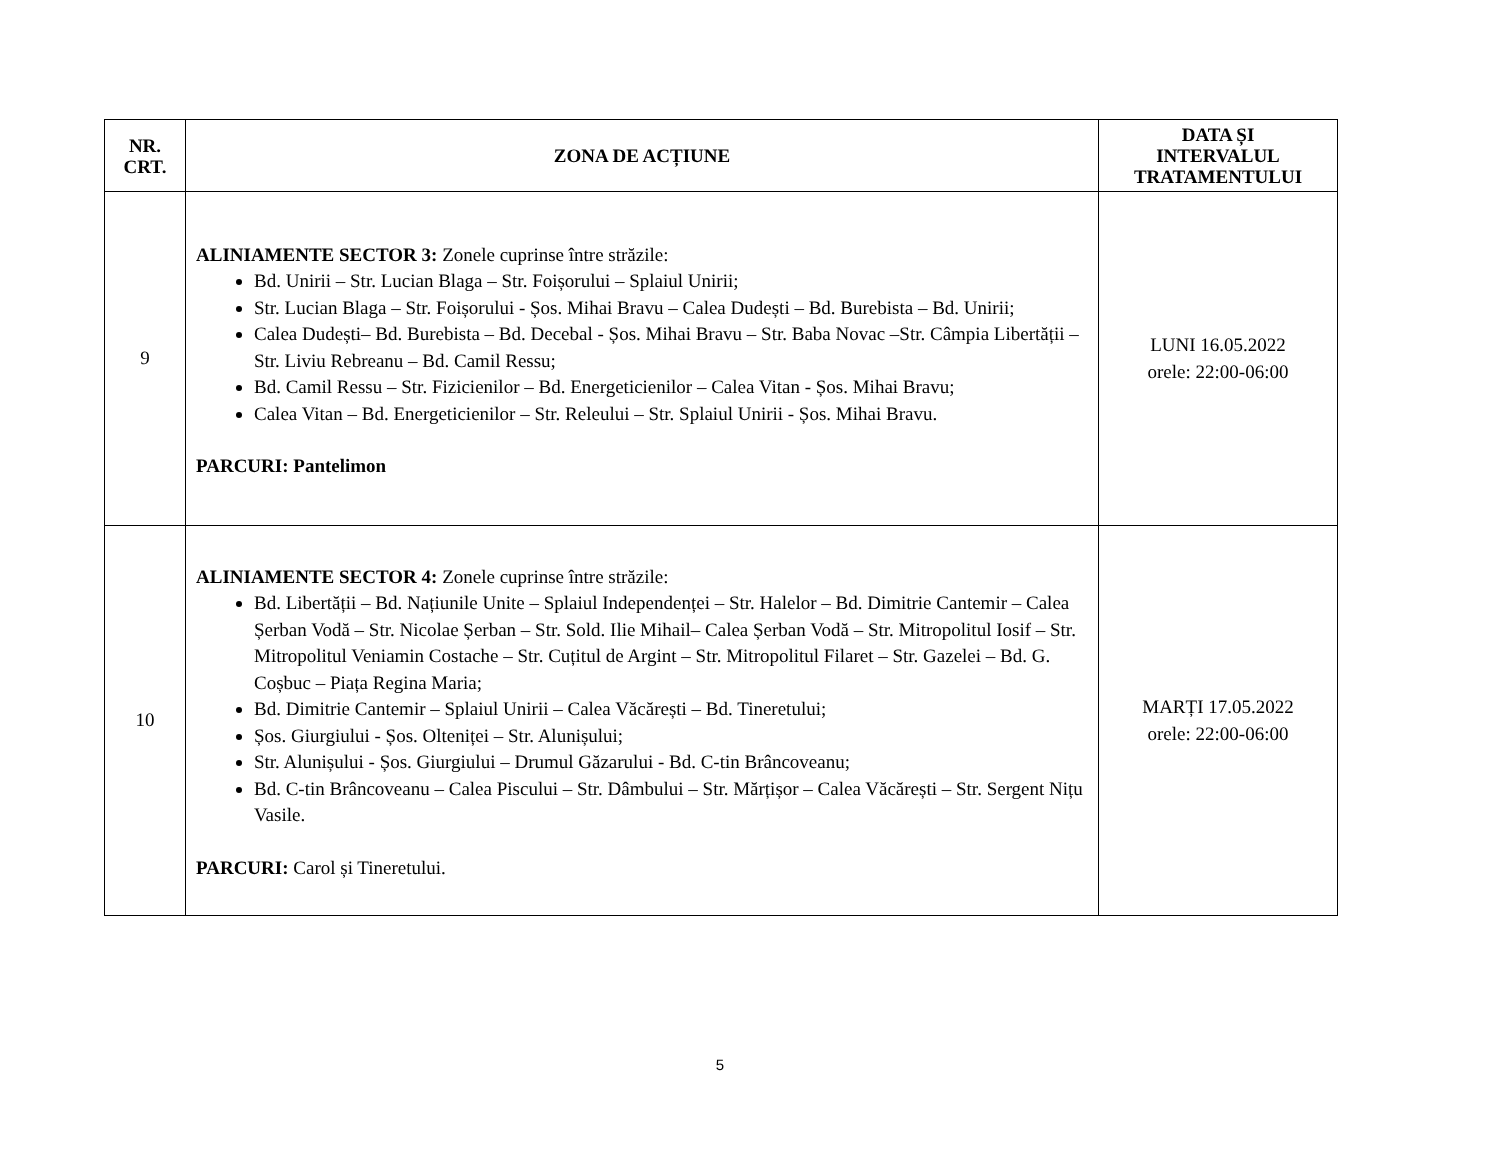| NR. CRT. | ZONA DE ACȚIUNE | DATA ȘI INTERVALUL TRATAMENTULUI |
| --- | --- | --- |
| 9 | ALINIAMENTE SECTOR 3: Zonele cuprinse între străzile: Bd. Unirii – Str. Lucian Blaga – Str. Foișorului – Splaiul Unirii; Str. Lucian Blaga – Str. Foișorului - Șos. Mihai Bravu – Calea Dudești – Bd. Burebista – Bd. Unirii; Calea Dudești– Bd. Burebista – Bd. Decebal - Șos. Mihai Bravu – Str. Baba Novac –Str. Câmpia Libertății – Str. Liviu Rebreanu – Bd. Camil Ressu; Bd. Camil Ressu – Str. Fizicienilor – Bd. Energeticienilor – Calea Vitan - Șos. Mihai Bravu; Calea Vitan – Bd. Energeticienilor – Str. Releului – Str. Splaiul Unirii - Șos. Mihai Bravu. PARCURI: Pantelimon | LUNI 16.05.2022 orele: 22:00-06:00 |
| 10 | ALINIAMENTE SECTOR 4: Zonele cuprinse între străzile: Bd. Libertății – Bd. Națiunile Unite – Splaiul Independenței – Str. Halelor – Bd. Dimitrie Cantemir – Calea Șerban Vodă – Str. Nicolae Șerban – Str. Sold. Ilie Mihail– Calea Șerban Vodă – Str. Mitropolitul Iosif – Str. Mitropolitul Veniamin Costache – Str. Cuțitul de Argint – Str. Mitropolitul Filaret – Str. Gazelei – Bd. G. Coșbuc – Piața Regina Maria; Bd. Dimitrie Cantemir – Splaiul Unirii – Calea Văcărești – Bd. Tineretului; Șos. Giurgiului - Șos. Olteniței – Str. Alunișului; Str. Alunișului - Șos. Giurgiului – Drumul Găzarului - Bd. C-tin Brâncoveanu; Bd. C-tin Brâncoveanu – Calea Piscului – Str. Dâmbului – Str. Mărțișor – Calea Văcărești – Str. Sergent Nițu Vasile. PARCURI: Carol și Tineretului. | MARȚI 17.05.2022 orele: 22:00-06:00 |
5